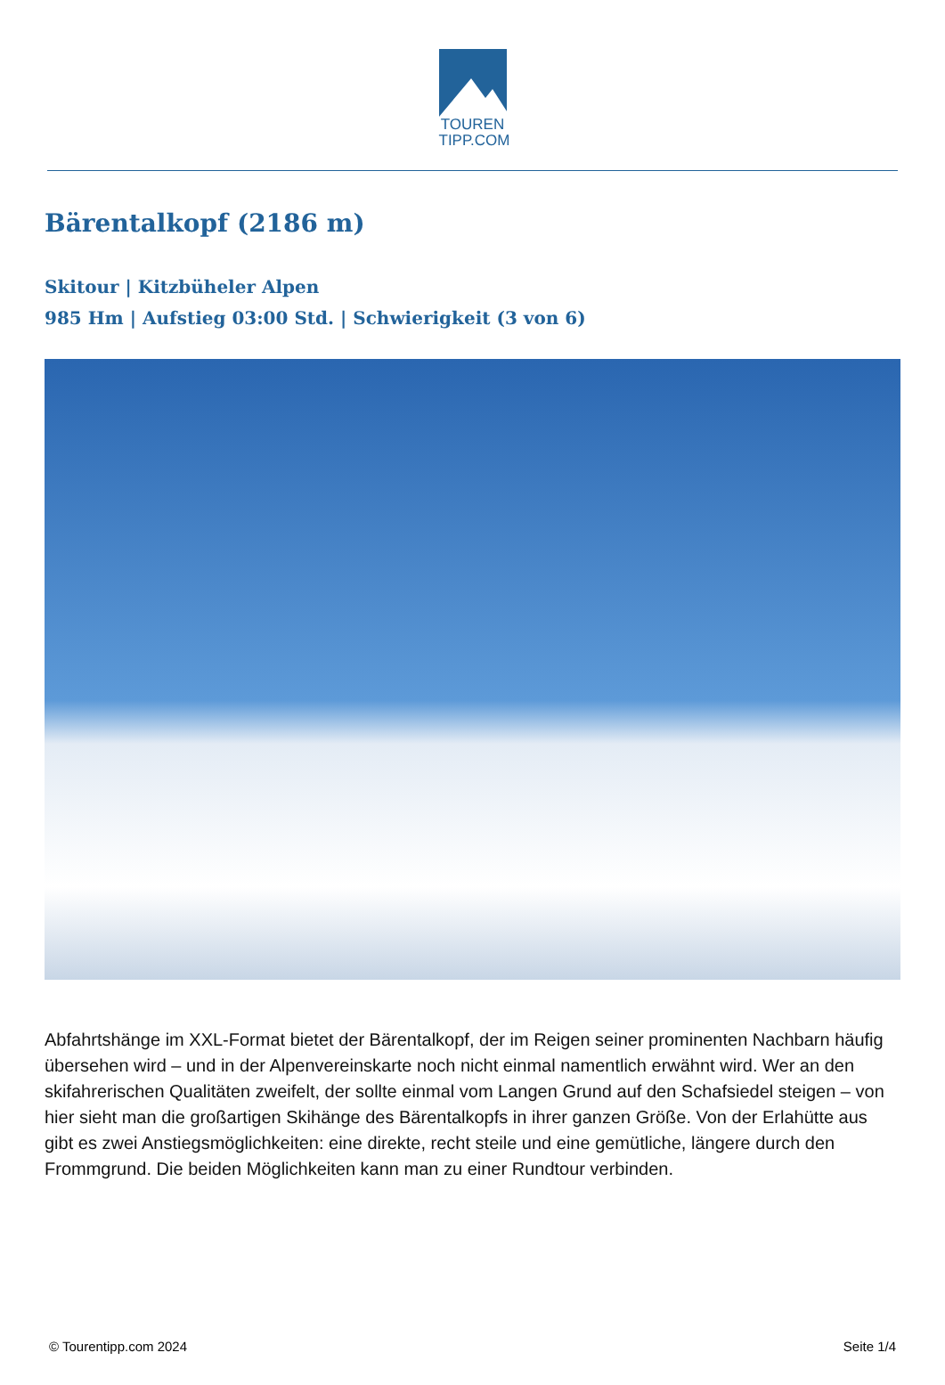TOUREN
TIPP.COM
Bärentalkopf (2186 m)
Skitour | Kitzbüheler Alpen
985 Hm | Aufstieg 03:00 Std. | Schwierigkeit (3 von 6)
Abfahrtshänge im XXL-Format bietet der Bärentalkopf, der im Reigen seiner prominenten Nachbarn häufig übersehen wird – und in der Alpenvereinskarte noch nicht einmal namentlich erwähnt wird. Wer an den skifahrerischen Qualitäten zweifelt, der sollte einmal vom Langen Grund auf den Schafsiedel steigen – von hier sieht man die großartigen Skihänge des Bärentalkopfs in ihrer ganzen Größe. Von der Erlahütte aus gibt es zwei Anstiegsmöglichkeiten: eine direkte, recht steile und eine gemütliche, längere durch den Frommgrund. Die beiden Möglichkeiten kann man zu einer Rundtour verbinden.
© Tourentipp.com 2024 Seite 1/4